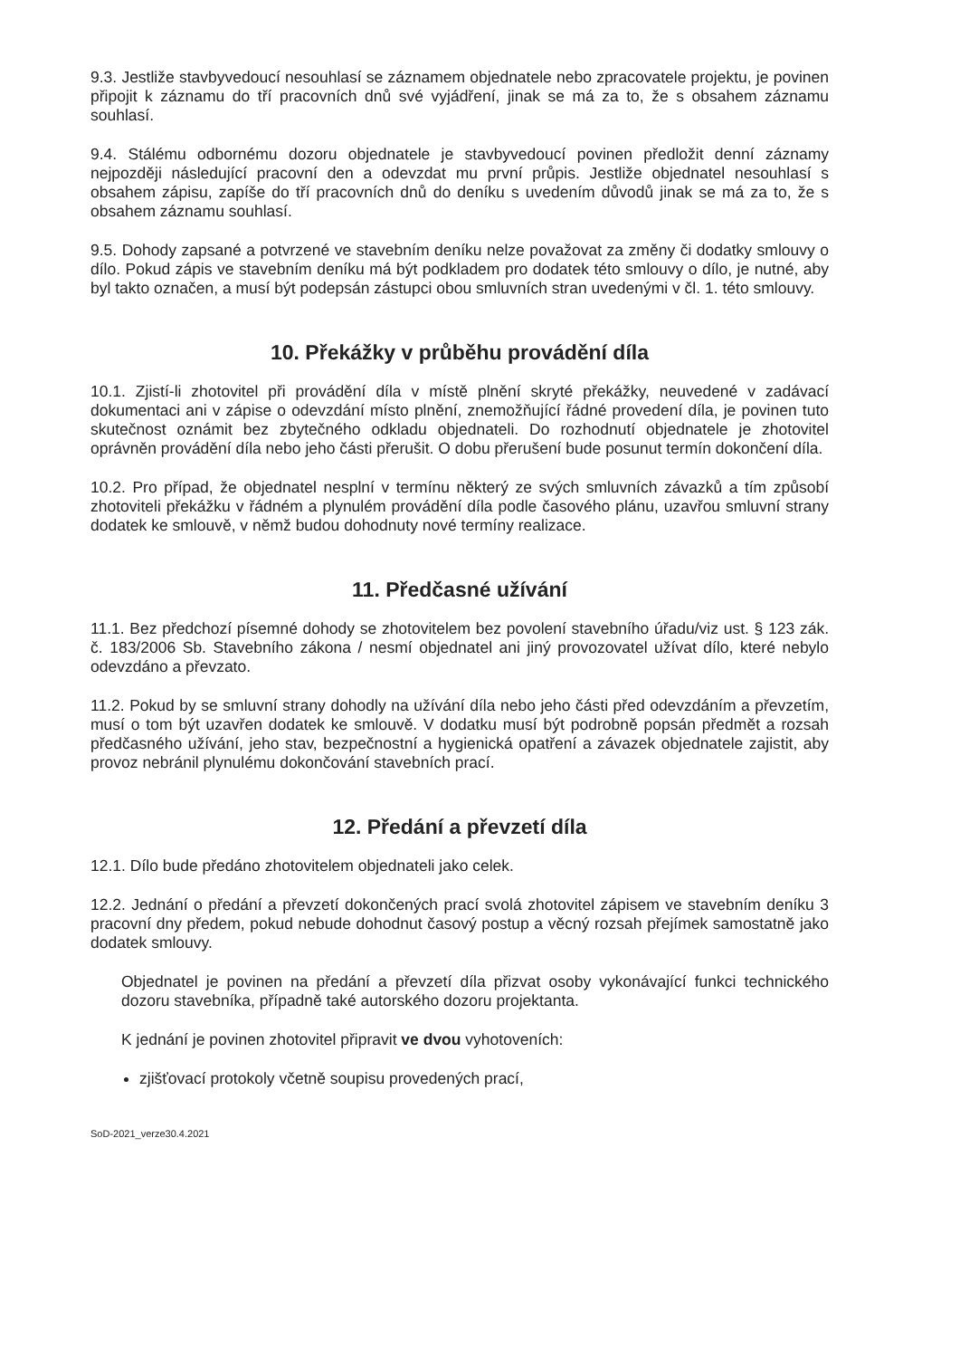9.3. Jestliže stavbyvedoucí nesouhlasí se záznamem objednatele nebo zpracovatele projektu, je povinen připojit k záznamu do tří pracovních dnů své vyjádření, jinak se má za to, že s obsahem záznamu souhlasí.
9.4. Stálému odbornému dozoru objednatele je stavbyvedoucí povinen předložit denní záznamy nejpozději následující pracovní den a odevzdat mu první průpis. Jestliže objednatel nesouhlasí s obsahem zápisu, zapíše do tří pracovních dnů do deníku s uvedením důvodů jinak se má za to, že s obsahem záznamu souhlasí.
9.5. Dohody zapsané a potvrzené ve stavebním deníku nelze považovat za změny či dodatky smlouvy o dílo. Pokud zápis ve stavebním deníku má být podkladem pro dodatek této smlouvy o dílo, je nutné, aby byl takto označen, a musí být podepsán zástupci obou smluvních stran uvedenými v čl. 1. této smlouvy.
10. Překážky v průběhu provádění díla
10.1. Zjistí-li zhotovitel při provádění díla v místě plnění skryté překážky, neuvedené v zadávací dokumentaci ani v zápise o odevzdání místo plnění, znemožňující řádné provedení díla, je povinen tuto skutečnost oznámit bez zbytečného odkladu objednateli. Do rozhodnutí objednatele je zhotovitel oprávněn provádění díla nebo jeho části přerušit. O dobu přerušení bude posunut termín dokončení díla.
10.2. Pro případ, že objednatel nesplní v termínu některý ze svých smluvních závazků a tím způsobí zhotoviteli překážku v řádném a plynulém provádění díla podle časového plánu, uzavřou smluvní strany dodatek ke smlouvě, v němž budou dohodnuty nové termíny realizace.
11. Předčasné užívání
11.1. Bez předchozí písemné dohody se zhotovitelem bez povolení stavebního úřadu/viz ust. § 123 zák. č. 183/2006 Sb. Stavebního zákona / nesmí objednatel ani jiný provozovatel užívat dílo, které nebylo odevzdáno a převzato.
11.2. Pokud by se smluvní strany dohodly na užívání díla nebo jeho části před odevzdáním a převzetím, musí o tom být uzavřen dodatek ke smlouvě. V dodatku musí být podrobně popsán předmět a rozsah předčasného užívání, jeho stav, bezpečnostní a hygienická opatření a závazek objednatele zajistit, aby provoz nebránil plynulému dokončování stavebních prací.
12. Předání a převzetí díla
12.1. Dílo bude předáno zhotovitelem objednateli jako celek.
12.2. Jednání o předání a převzetí dokončených prací svolá zhotovitel zápisem ve stavebním deníku 3 pracovní dny předem, pokud nebude dohodnut časový postup a věcný rozsah přejímek samostatně jako dodatek smlouvy.
Objednatel je povinen na předání a převzetí díla přizvat osoby vykonávající funkci technického dozoru stavebníka, případně také autorského dozoru projektanta.
K jednání je povinen zhotovitel připravit ve dvou vyhotoveních:
zjišťovací protokoly včetně soupisu provedených prací,
SoD-2021_verze30.4.2021